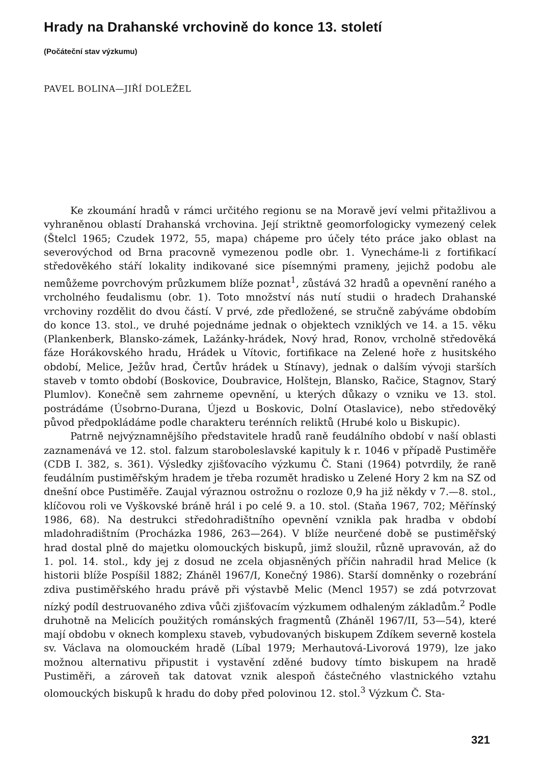Hrady na Drahanské vrchovině do konce 13. století
(Počáteční stav výzkumu)
PAVEL BOLINA—JIŘÍ DOLEŽEL
Ke zkoumání hradů v rámci určitého regionu se na Moravě jeví velmi přitažlivou a vyhraněnou oblastí Drahanská vrchovina. Její striktně geomorfologicky vymezený celek (Štelcl 1965; Czudek 1972, 55, mapa) chápeme pro účely této práce jako oblast na severovýchod od Brna pracovně vymezenou podle obr. 1. Vynecháme-li z fortifikací středověkého stáří lokality indikované sice písemnými prameny, jejichž podobu ale nemůžeme povrchovým průzkumem blíže poznat<sup>1</sup>, zůstává 32 hradů a opevnění raného a vrcholného feudalismu (obr. 1). Toto množství nás nutí studii o hradech Drahanské vrchoviny rozdělit do dvou částí. V prvé, zde předložené, se stručně zabýváme obdobím do konce 13. stol., ve druhé pojednáme jednak o objektech vzniklých ve 14. a 15. věku (Plankenberk, Blansko-zámek, Lažánky-hrádek, Nový hrad, Ronov, vrcholně středověká fáze Horákovského hradu, Hrádek u Vítovic, fortifikace na Zelené hoře z husitského období, Melice, Ježův hrad, Čertův hrádek u Stínavy), jednak o dalším vývoji starších staveb v tomto období (Boskovice, Doubravice, Holštejn, Blansko, Račice, Stagnov, Starý Plumlov). Konečně sem zahrneme opevnění, u kterých důkazy o vzniku ve 13. stol. postrádáme (Úsobrno-Durana, Újezd u Boskovic, Dolní Otaslavice), nebo středověký původ předpokládáme podle charakteru terénních reliktů (Hrubé kolo u Biskupic).
Patrně nejvýznamnějšího představitele hradů raně feudálního období v naší oblasti zaznamenává ve 12. stol. falzum staroboleslavské kapituly k r. 1046 v případě Pustiměře (CDB I. 382, s. 361). Výsledky zjišťovacího výzkumu Č. Stani (1964) potvrdily, že raně feudálním pustiměřským hradem je třeba rozumět hradisko u Zelené Hory 2 km na SZ od dnešní obce Pustiměře. Zaujal výraznou ostrožnu o rozloze 0,9 ha již někdy v 7.—8. stol., klíčovou roli ve Vyškovské bráně hrál i po celé 9. a 10. stol. (Staňa 1967, 702; Měřínský 1986, 68). Na destrukci středohradištního opevnění vznikla pak hradba v období mladohradištním (Procházka 1986, 263—264). V blíže neurčené době se pustiměřský hrad dostal plně do majetku olomouckých biskupů, jimž sloužil, různě upravován, až do 1. pol. 14. stol., kdy jej z dosud ne zcela objasněných příčin nahradil hrad Melice (k historii blíže Pospíšil 1882; Zháněl 1967/I, Konečný 1986). Starší domněnky o rozebrání zdiva pustiměřského hradu právě při výstavbě Melic (Mencl 1957) se zdá potvrzovat nízký podíl destruovaného zdiva vůči zjišťovacím výzkumem odhaleným základům.<sup>2</sup> Podle druhotně na Melicích použitých románských fragmentů (Zháněl 1967/II, 53—54), které mají obdobu v oknech komplexu staveb, vybudovaných biskupem Zdíkem severně kostela sv. Václava na olomouckém hradě (Líbal 1979; Merhautová-Livorová 1979), lze jako možnou alternativu připustit i vystavění zděné budovy tímto biskupem na hradě Pustiměři, a zároveň tak datovat vznik alespoň částečného vlastnického vztahu olomouckých biskupů k hradu do doby před polovinou 12. stol.<sup>3</sup> Výzkum Č. Sta-
321